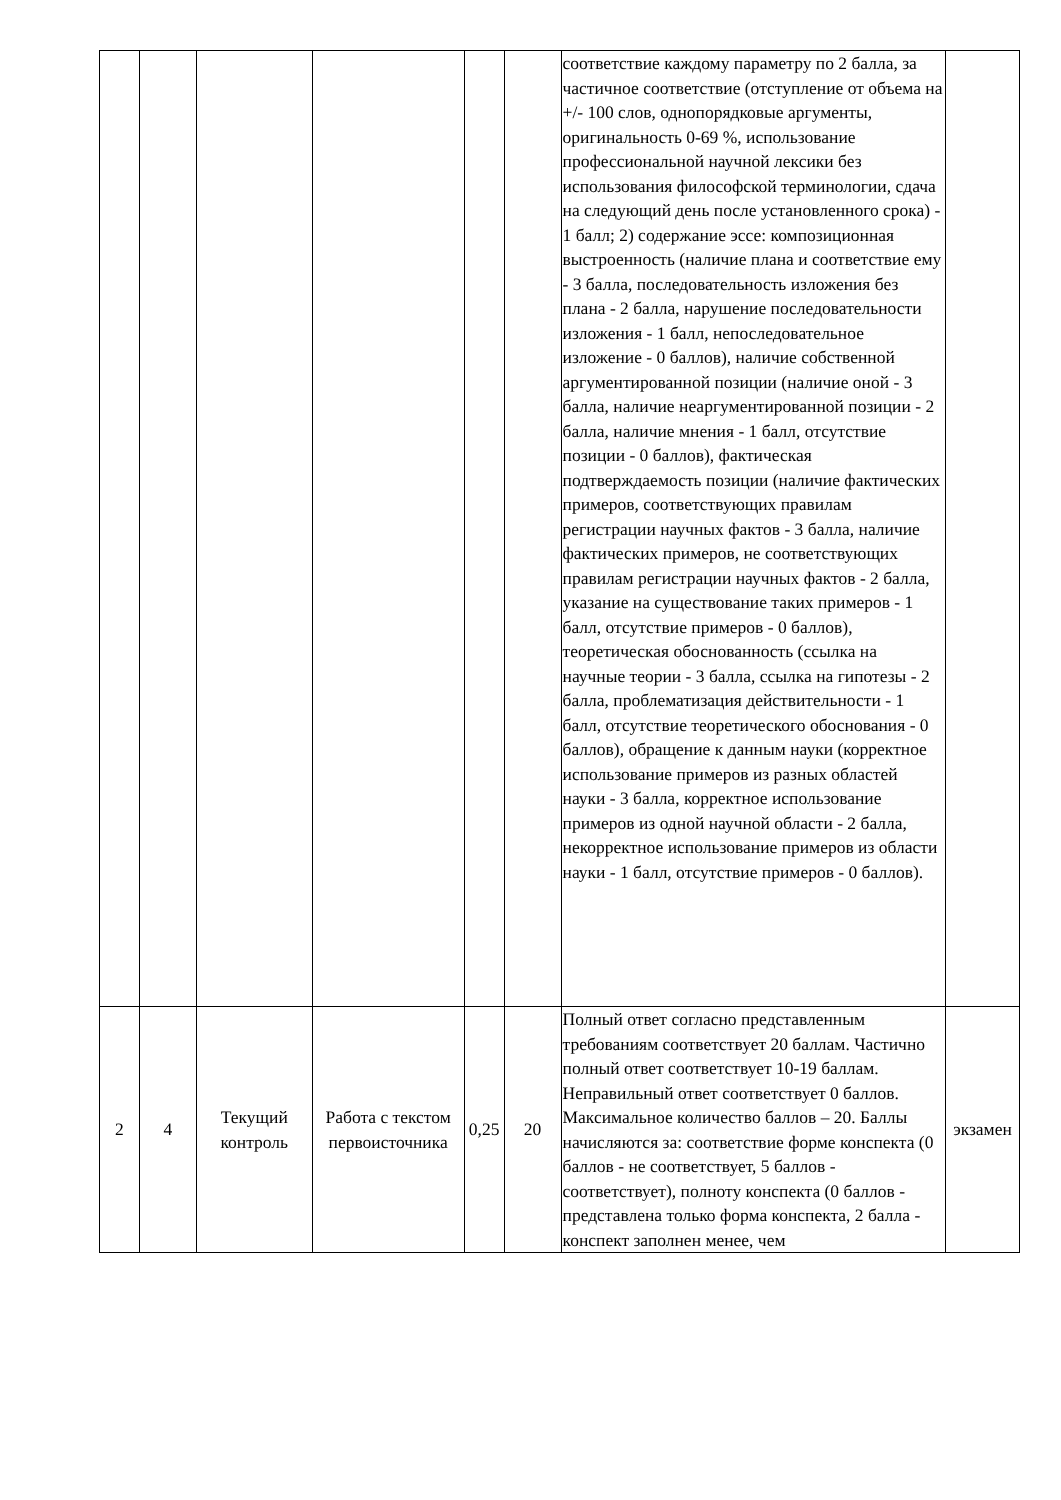| | | | | | | соответствие каждому параметру по 2 балла, за частичное соответствие (отступление от объема на +/- 100 слов, однопорядковые аргументы, оригинальность 0-69 %, использование профессиональной научной лексики без использования философской терминологии, сдача на следующий день после установленного срока) - 1 балл; 2) содержание эссе: композиционная выстроенность (наличие плана и соответствие ему - 3 балла, последовательность изложения без плана - 2 балла, нарушение последовательности изложения - 1 балл, непоследовательное изложение - 0 баллов), наличие собственной аргументированной позиции (наличие оной - 3 балла, наличие неаргументированной позиции - 2 балла, наличие мнения - 1 балл, отсутствие позиции - 0 баллов), фактическая подтверждаемость позиции (наличие фактических примеров, соответствующих правилам регистрации научных фактов - 3 балла, наличие фактических примеров, не соответствующих правилам регистрации научных фактов - 2 балла, указание на существование таких примеров - 1 балл, отсутствие примеров - 0 баллов), теоретическая обоснованность (ссылка на научные теории - 3 балла, ссылка на гипотезы - 2 балла, проблематизация действительности - 1 балл, отсутствие теоретического обоснования - 0 баллов), обращение к данным науки (корректное использование примеров из разных областей науки - 3 балла, корректное использование примеров из одной научной области - 2 балла, некорректное использование примеров из области науки - 1 балл, отсутствие примеров - 0 баллов). | |
| 2 | 4 | Текущий контроль | Работа с текстом первоисточника | 0,25 | 20 | Полный ответ согласно представленным требованиям соответствует 20 баллам. Частично полный ответ соответствует 10-19 баллам. Неправильный ответ соответствует 0 баллов. Максимальное количество баллов – 20. Баллы начисляются за: соответствие форме конспекта (0 баллов - не соответствует, 5 баллов - соответствует), полноту конспекта (0 баллов - представлена только форма конспекта, 2 балла - конспект заполнен менее, чем | экзамен |